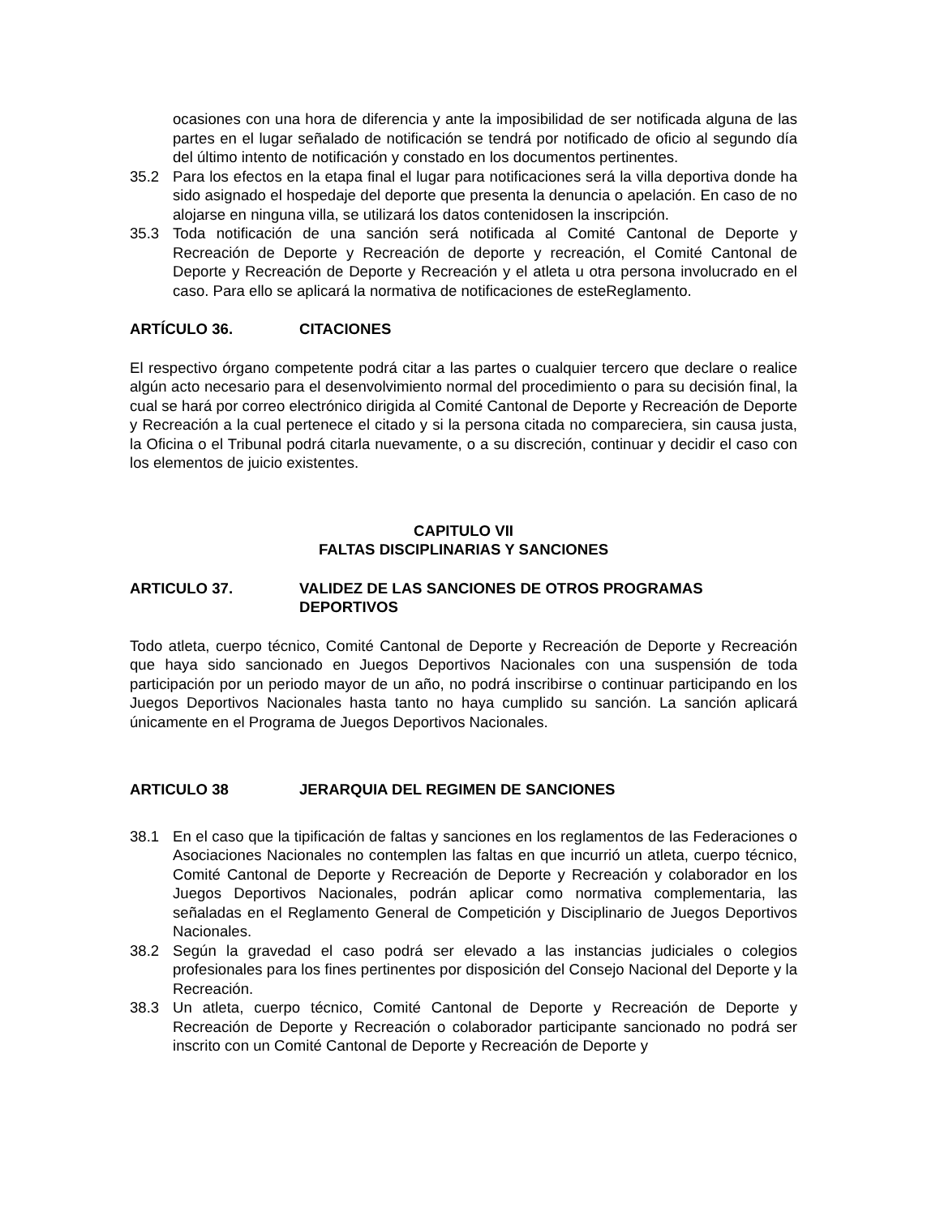ocasiones con una hora de diferencia y ante la imposibilidad de ser notificada alguna de las partes en el lugar señalado de notificación se tendrá por notificado de oficio al segundo día del último intento de notificación y constado en los documentos pertinentes.
35.2 Para los efectos en la etapa final el lugar para notificaciones será la villa deportiva donde ha sido asignado el hospedaje del deporte que presenta la denuncia o apelación. En caso de no alojarse en ninguna villa, se utilizará los datos contenidosen la inscripción.
35.3 Toda notificación de una sanción será notificada al Comité Cantonal de Deporte y Recreación de Deporte y Recreación de deporte y recreación, el Comité Cantonal de Deporte y Recreación de Deporte y Recreación y el atleta u otra persona involucrado en el caso. Para ello se aplicará la normativa de notificaciones de esteReglamento.
ARTÍCULO 36. CITACIONES
El respectivo órgano competente podrá citar a las partes o cualquier tercero que declare o realice algún acto necesario para el desenvolvimiento normal del procedimiento o para su decisión final, la cual se hará por correo electrónico dirigida al Comité Cantonal de Deporte y Recreación de Deporte y Recreación a la cual pertenece el citado y si la persona citada no compareciera, sin causa justa, la Oficina o el Tribunal podrá citarla nuevamente, o a su discreción, continuar y decidir el caso con los elementos de juicio existentes.
CAPITULO VII
FALTAS DISCIPLINARIAS Y SANCIONES
ARTICULO 37. VALIDEZ DE LAS SANCIONES DE OTROS PROGRAMAS DEPORTIVOS
Todo atleta, cuerpo técnico, Comité Cantonal de Deporte y Recreación de Deporte y Recreación que haya sido sancionado en Juegos Deportivos Nacionales con una suspensión de toda participación por un periodo mayor de un año, no podrá inscribirse o continuar participando en los Juegos Deportivos Nacionales hasta tanto no haya cumplido su sanción. La sanción aplicará únicamente en el Programa de Juegos Deportivos Nacionales.
ARTICULO 38 JERARQUIA DEL REGIMEN DE SANCIONES
38.1 En el caso que la tipificación de faltas y sanciones en los reglamentos de las Federaciones o Asociaciones Nacionales no contemplen las faltas en que incurrió un atleta, cuerpo técnico, Comité Cantonal de Deporte y Recreación de Deporte y Recreación y colaborador en los Juegos Deportivos Nacionales, podrán aplicar como normativa complementaria, las señaladas en el Reglamento General de Competición y Disciplinario de Juegos Deportivos Nacionales.
38.2 Según la gravedad el caso podrá ser elevado a las instancias judiciales o colegios profesionales para los fines pertinentes por disposición del Consejo Nacional del Deporte y la Recreación.
38.3 Un atleta, cuerpo técnico, Comité Cantonal de Deporte y Recreación de Deporte y Recreación de Deporte y Recreación o colaborador participante sancionado no podrá ser inscrito con un Comité Cantonal de Deporte y Recreación de Deporte y